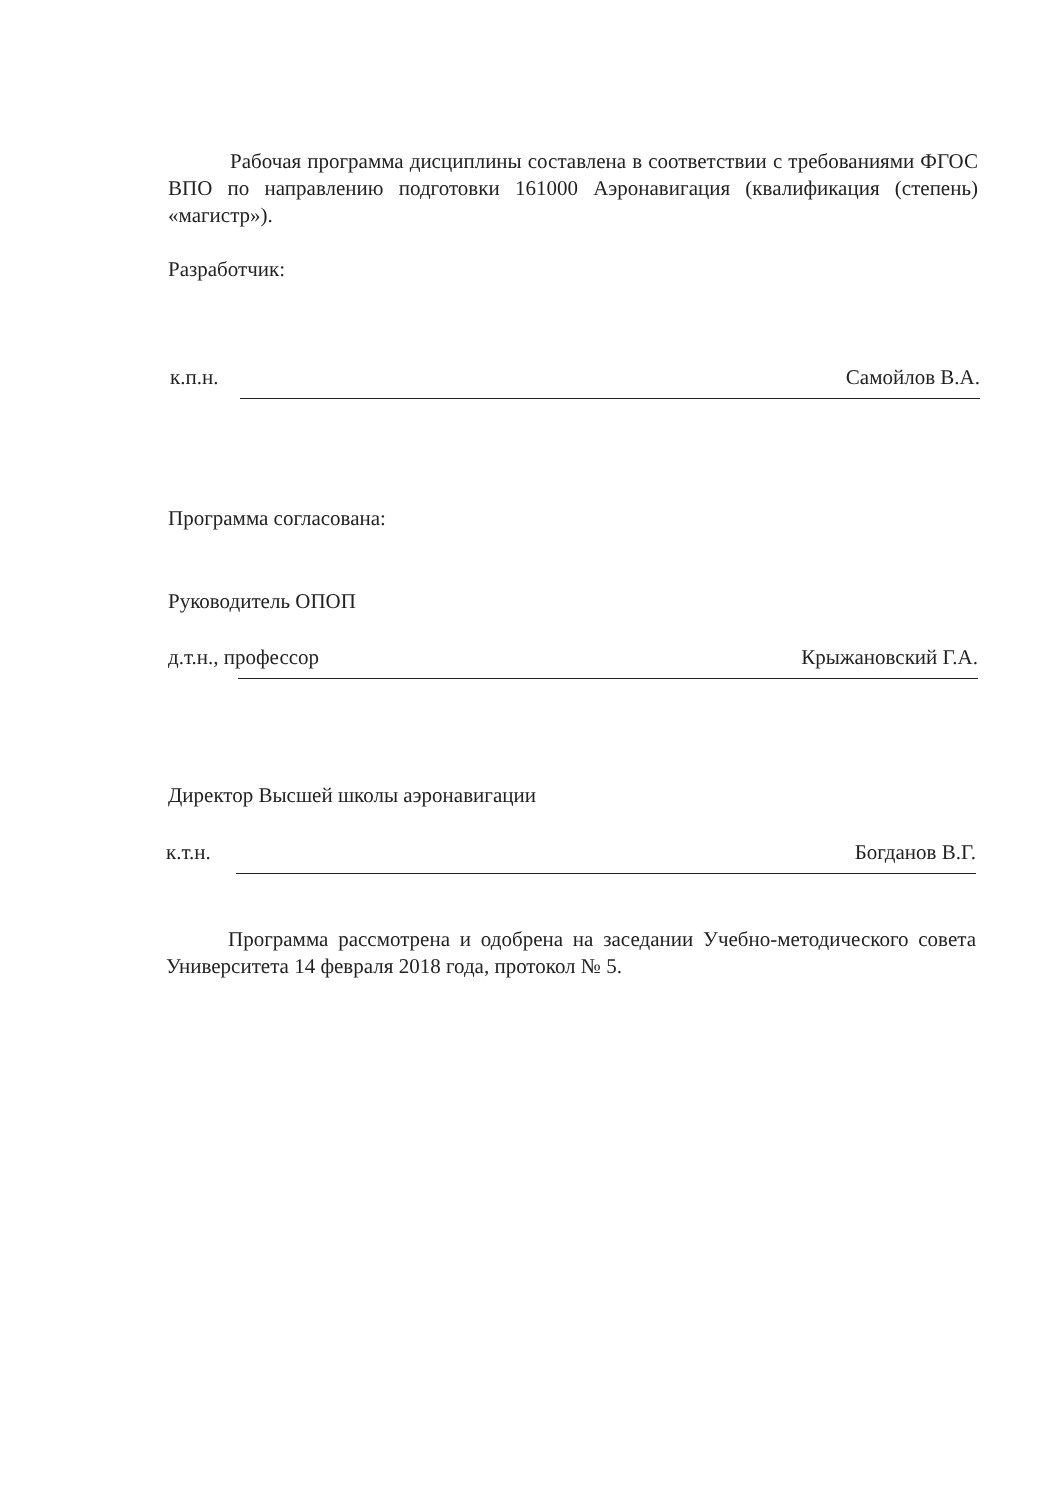Рабочая программа дисциплины составлена в соответствии с требованиями ФГОС ВПО по направлению подготовки 161000 Аэронавигация (квалификация (степень) «магистр»).
Разработчик:
к.п.н. Самойлов В.А.
Программа согласована:
Руководитель ОПОП
д.т.н., профессор Крыжановский Г.А.
Директор Высшей школы аэронавигации
к.т.н. Богданов В.Г.
Программа рассмотрена и одобрена на заседании Учебно-методического совета Университета 14 февраля 2018 года, протокол № 5.